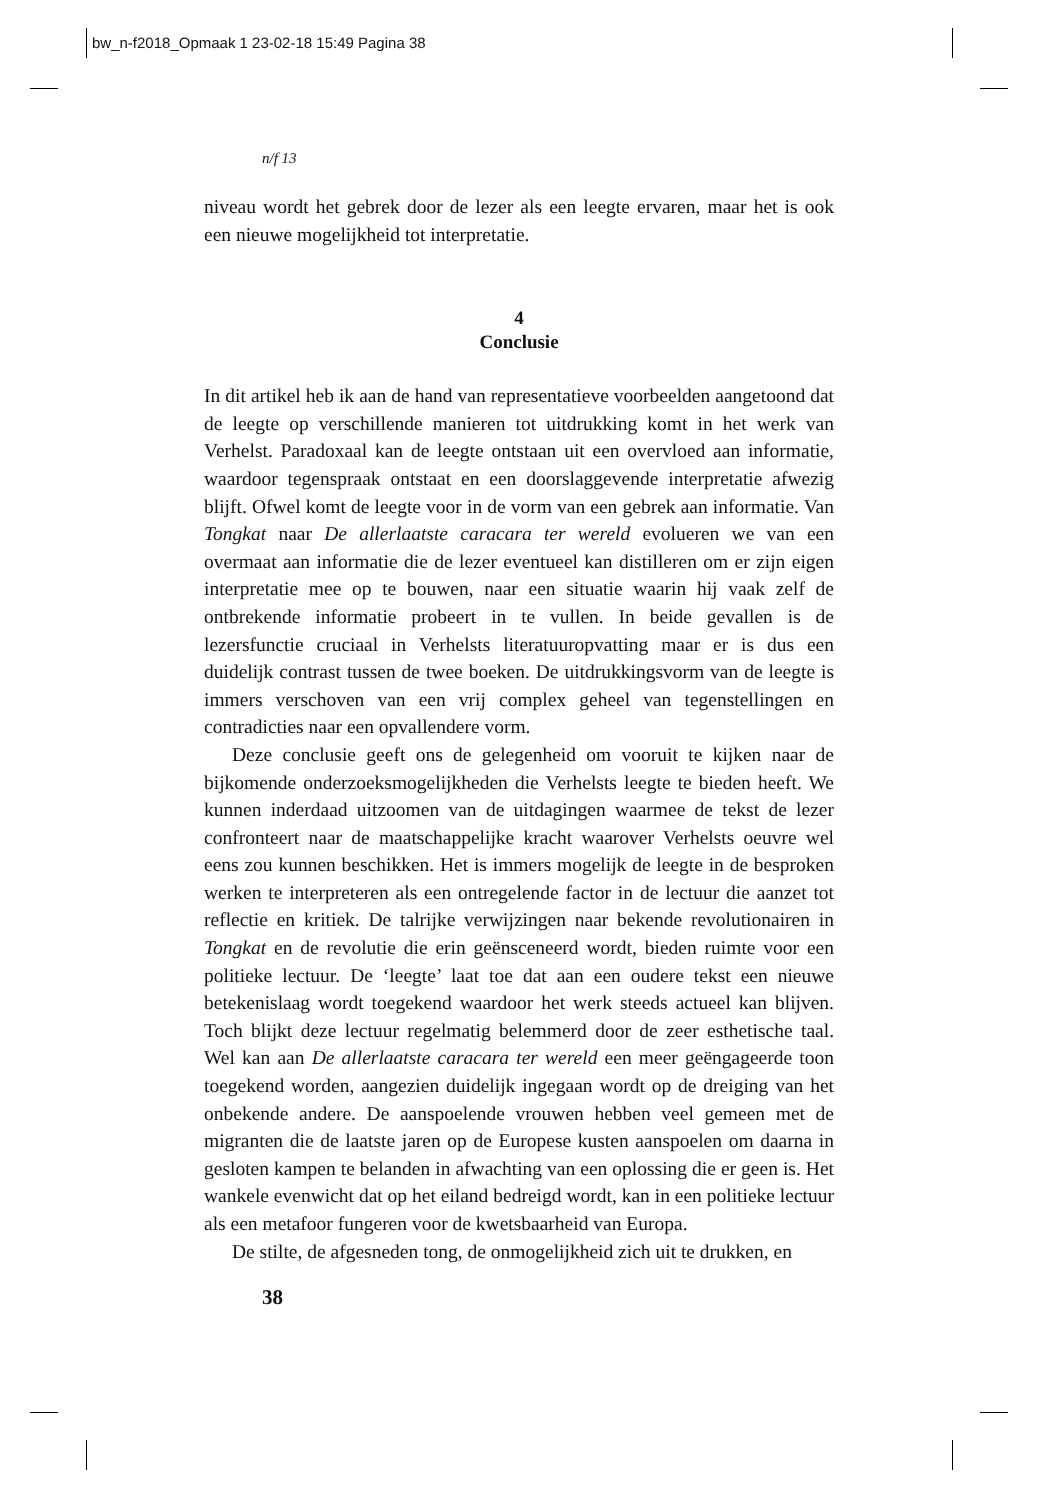bw_n-f2018_Opmaak 1 23-02-18 15:49 Pagina 38
n/f 13
niveau wordt het gebrek door de lezer als een leegte ervaren, maar het is ook een nieuwe mogelijkheid tot interpretatie.
4
Conclusie
In dit artikel heb ik aan de hand van representatieve voorbeelden aangetoond dat de leegte op verschillende manieren tot uitdrukking komt in het werk van Verhelst. Paradoxaal kan de leegte ontstaan uit een overvloed aan informatie, waardoor tegenspraak ontstaat en een doorslaggevende interpretatie afwezig blijft. Ofwel komt de leegte voor in de vorm van een gebrek aan informatie. Van Tongkat naar De allerlaatste caracara ter wereld evolueren we van een overmaat aan informatie die de lezer eventueel kan distilleren om er zijn eigen interpretatie mee op te bouwen, naar een situatie waarin hij vaak zelf de ontbrekende informatie probeert in te vullen. In beide gevallen is de lezersfunctie cruciaal in Verhelsts literatuuropvatting maar er is dus een duidelijk contrast tussen de twee boeken. De uitdrukkingsvorm van de leegte is immers verschoven van een vrij complex geheel van tegenstellingen en contradicties naar een opvallendere vorm.
Deze conclusie geeft ons de gelegenheid om vooruit te kijken naar de bijkomende onderzoeksmogelijkheden die Verhelsts leegte te bieden heeft. We kunnen inderdaad uitzoomen van de uitdagingen waarmee de tekst de lezer confronteert naar de maatschappelijke kracht waarover Verhelsts oeuvre wel eens zou kunnen beschikken. Het is immers mogelijk de leegte in de besproken werken te interpreteren als een ontregelende factor in de lectuur die aanzet tot reflectie en kritiek. De talrijke verwijzingen naar bekende revolutionairen in Tongkat en de revolutie die erin geënsceneerd wordt, bieden ruimte voor een politieke lectuur. De ‘leegte’ laat toe dat aan een oudere tekst een nieuwe betekenislaag wordt toegekend waardoor het werk steeds actueel kan blijven. Toch blijkt deze lectuur regelmatig belemmerd door de zeer esthetische taal. Wel kan aan De allerlaatste caracara ter wereld een meer geëngageerde toon toegekend worden, aangezien duidelijk ingegaan wordt op de dreiging van het onbekende andere. De aanspoelende vrouwen hebben veel gemeen met de migranten die de laatste jaren op de Europese kusten aanspoelen om daarna in gesloten kampen te belanden in afwachting van een oplossing die er geen is. Het wankele evenwicht dat op het eiland bedreigd wordt, kan in een politieke lectuur als een metafoor fungeren voor de kwetsbaarheid van Europa.
De stilte, de afgesneden tong, de onmogelijkheid zich uit te drukken, en
38